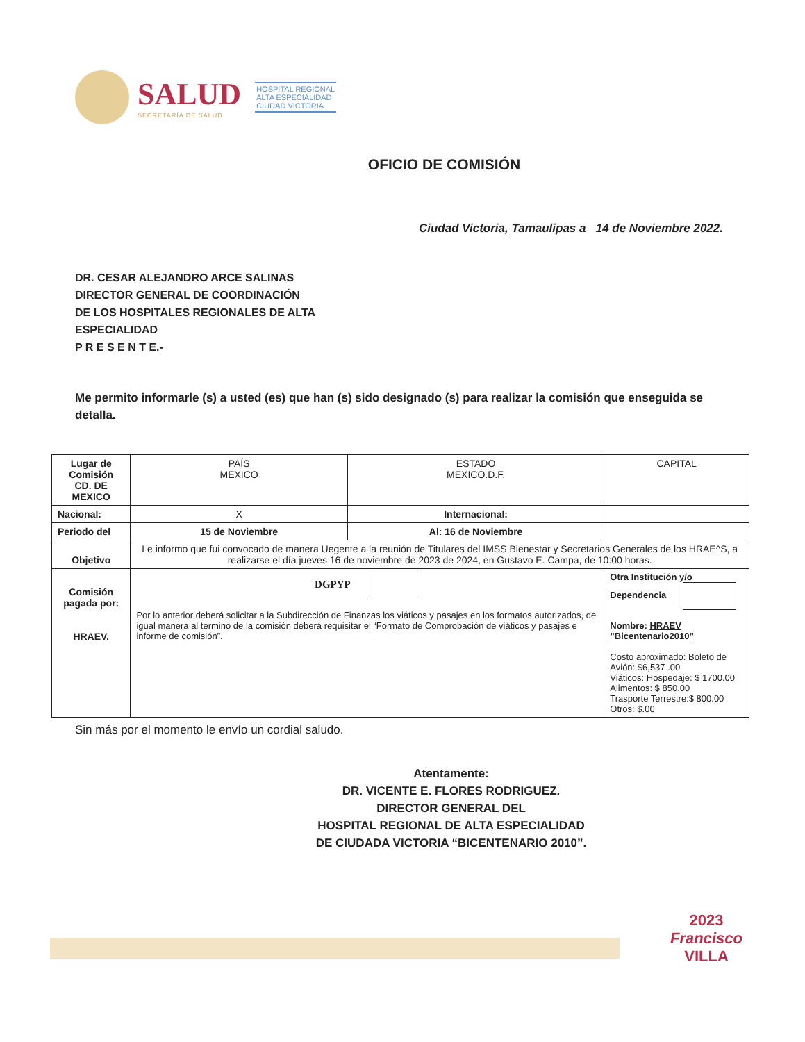SALUD
SECRETARÍA DE SALUD
HOSPITAL REGIONAL
ALTA ESPECIALIDAD
CIUDAD VICTORIA
OFICIO DE COMISIÓN
Ciudad Victoria, Tamaulipas a 14 de Noviembre 2022.
DR. CESAR ALEJANDRO ARCE SALINAS
DIRECTOR GENERAL DE COORDINACIÓN
DE LOS HOSPITALES REGIONALES DE ALTA
ESPECIALIDAD
P R E S E N T E.-
Me permito informarle (s) a usted (es) que han (s) sido designado (s) para realizar la comisión que enseguida se detalla.
| Lugar de Comisión CD. DE MEXICO | PAÍS MEXICO | ESTADO MEXICO.D.F. | CAPITAL |
| Nacional: | X | Internacional: | |
| Periodo del | 15 de Noviembre | Al: 16 de Noviembre | |
| Objetivo | Le informo que fui convocado de manera Uegente a la reunión de Titulares del IMSS Bienestar y Secretarios Generales de los HRAE^S, a realizarse el día jueves 16 de noviembre de 2023 de 2024, en Gustavo E. Campa, de 10:00 horas. | | |
| Comisión pagada por: HRAEV. | DGPYP Por lo anterior deberá solicitar a la Subdirección de Finanzas los viáticos y pasajes en los formatos autorizados, de igual manera al termino de la comisión deberá requisitar el “Formato de Comprobación de viáticos y pasajes e informe de comisión”. | | Otra Institución y/o Dependencia Nombre: HRAEV ”Bicentenario2010” Costo aproximado: Boleto de Avión: $6,537 .00 Viáticos: Hospedaje: $ 1700.00 Alimentos: $ 850.00 Trasporte Terrestre:$ 800.00 Otros: $.00 |
Sin más por el momento le envío un cordial saludo.
Atentamente:
DR. VICENTE E. FLORES RODRIGUEZ.
DIRECTOR GENERAL DEL
HOSPITAL REGIONAL DE ALTA ESPECIALIDAD
DE CIUDADA VICTORIA “BICENTENARIO 2010”.
2023
Francisco
VILLA